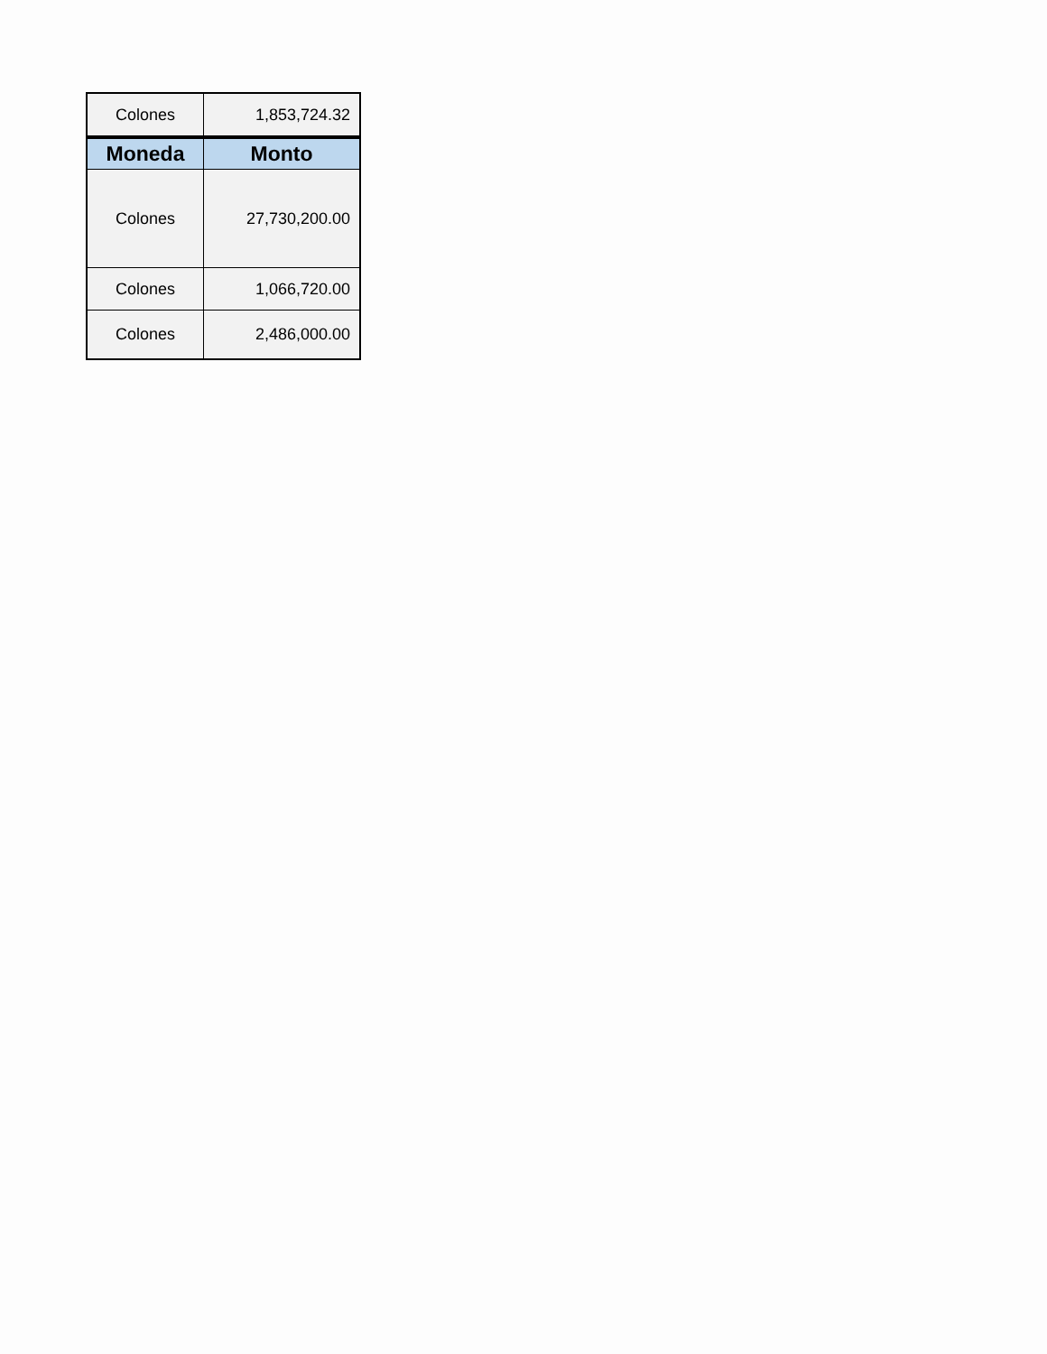| Colones | 1,853,724.32 |
| Moneda | Monto |
| Colones | 27,730,200.00 |
| Colones | 1,066,720.00 |
| Colones | 2,486,000.00 |